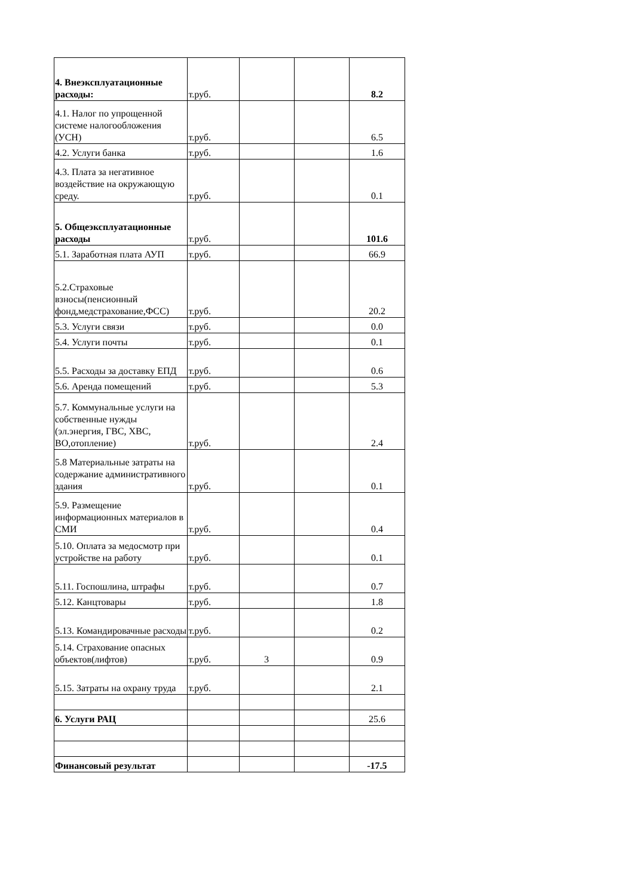| 4. Внеэксплуатационные расходы: | т.руб. | | | 8.2 |
| 4.1. Налог по упрощенной системе налогообложения (УСН) | т.руб. | | | 6.5 |
| 4.2. Услуги банка | т.руб. | | | 1.6 |
| 4.3. Плата за негативное воздействие на окружающую среду. | т.руб. | | | 0.1 |
| 5. Общеэксплуатационные расходы | т.руб. | | | 101.6 |
| 5.1. Заработная плата АУП | т.руб. | | | 66.9 |
| 5.2.Страховые взносы(пенсионный фонд,медстрахование,ФСС) | т.руб. | | | 20.2 |
| 5.3. Услуги связи | т.руб. | | | 0.0 |
| 5.4. Услуги почты | т.руб. | | | 0.1 |
| 5.5. Расходы за доставку ЕПД | т.руб. | | | 0.6 |
| 5.6. Аренда помещений | т.руб. | | | 5.3 |
| 5.7. Коммунальные услуги на собственные нужды (эл.энергия, ГВС, ХВС, ВО,отопление) | т.руб. | | | 2.4 |
| 5.8 Материальные затраты на содержание административного здания | т.руб. | | | 0.1 |
| 5.9. Размещение информационных материалов в СМИ | т.руб. | | | 0.4 |
| 5.10. Оплата за медосмотр при устройстве на работу | т.руб. | | | 0.1 |
| 5.11. Госпошлина, штрафы | т.руб. | | | 0.7 |
| 5.12. Канцтовары | т.руб. | | | 1.8 |
| 5.13. Командировачные расходы | т.руб. | | | 0.2 |
| 5.14. Страхование опасных объектов(лифтов) | т.руб. | 3 | | 0.9 |
| 5.15. Затраты на охрану труда | т.руб. | | | 2.1 |
| 6. Услуги РАЦ | | | | 25.6 |
| Финансовый результат | | | | -17.5 |